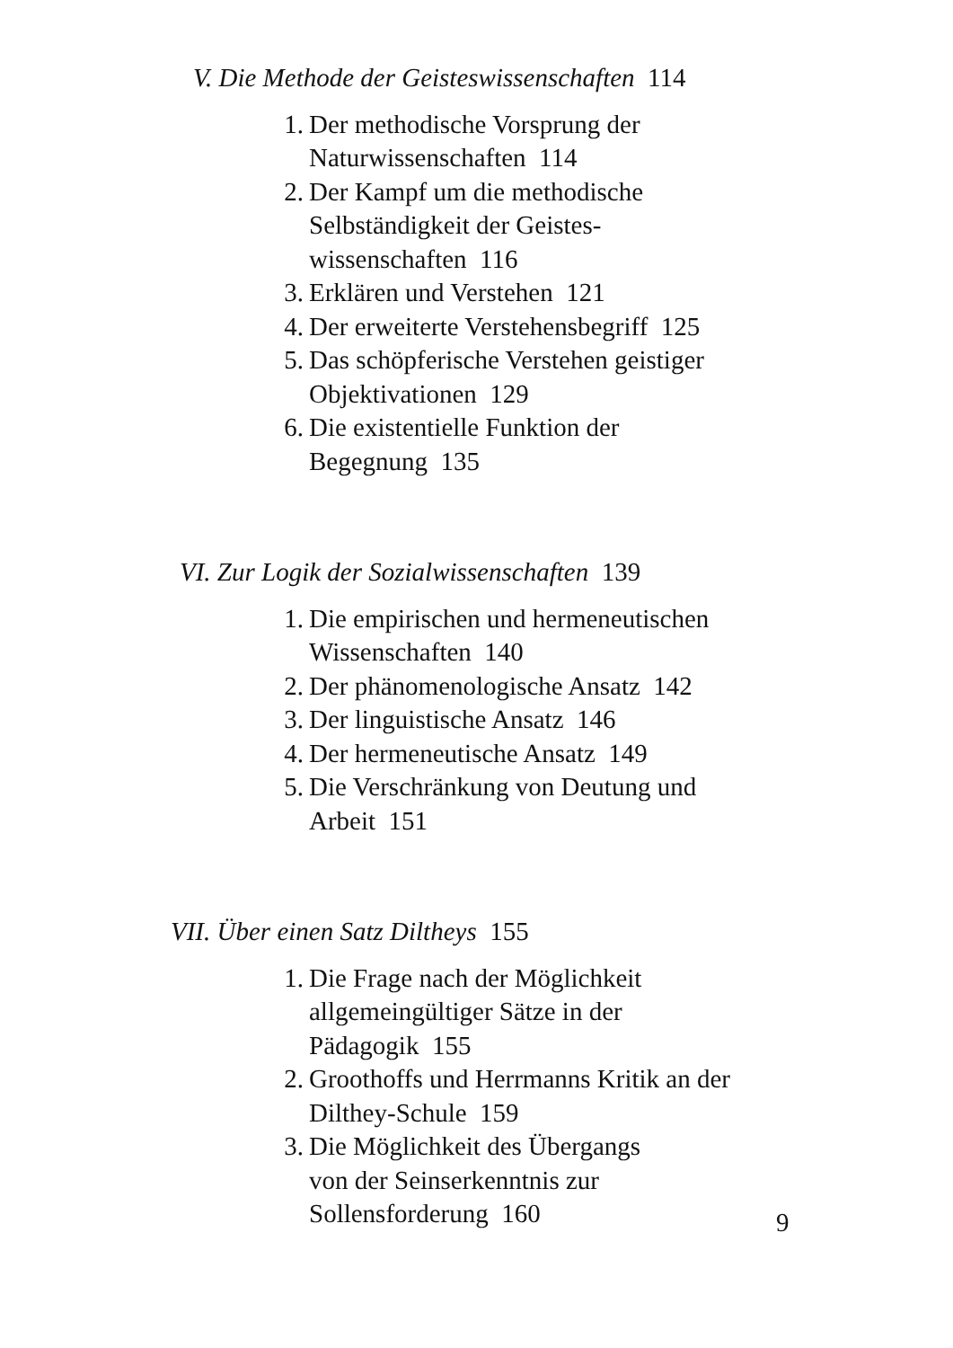V. Die Methode der Geisteswissenschaften 114
1. Der methodische Vorsprung der
Naturwissenschaften 114
2. Der Kampf um die methodische
Selbständigkeit der Geistes-
wissenschaften 116
3. Erklären und Verstehen 121
4. Der erweiterte Verstehensbegriff 125
5. Das schöpferische Verstehen geistiger
Objektivationen 129
6. Die existentielle Funktion der
Begegnung 135
VI. Zur Logik der Sozialwissenschaften 139
1. Die empirischen und hermeneutischen
Wissenschaften 140
2. Der phänomenologische Ansatz 142
3. Der linguistische Ansatz 146
4. Der hermeneutische Ansatz 149
5. Die Verschränkung von Deutung und
Arbeit 151
VII. Über einen Satz Diltheys 155
1. Die Frage nach der Möglichkeit
allgemeingültiger Sätze in der
Pädagogik 155
2. Groothoffs und Herrmanns Kritik an der
Dilthey-Schule 159
3. Die Möglichkeit des Übergangs
von der Seinserkenntnis zur
Sollensforderung 160
9